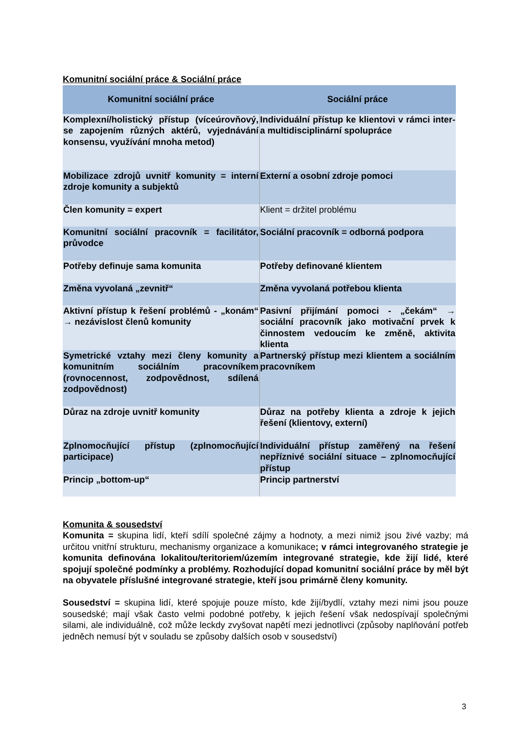Komunitní sociální práce & Sociální práce
| Komunitní sociální práce | Sociální práce |
| --- | --- |
| Komplexní/holistický přístup (víceúrovňový, se zapojením různých aktérů, vyjednávání konsensu, využívání mnoha metod) | Individuální přístup ke klientovi v rámci inter- a multidisciplinární spolupráce |
| Mobilizace zdrojů uvnitř komunity = interní zdroje komunity a subjektů | Externí a osobní zdroje pomoci |
| Člen komunity = expert | Klient = držitel problému |
| Komunitní sociální pracovník = facilitátor, průvodce | Sociální pracovník = odborná podpora |
| Potřeby definuje sama komunita | Potřeby definované klientem |
| Změna vyvolaná „zevnitř“ | Změna vyvolaná potřebou klienta |
| Aktivní přístup k řešení problémů - „konám“ → nezávislost členů komunity | Pasivní přijímání pomoci - „čekám“ → sociální pracovník jako motivační prvek k činnostem vedoucím ke změně, aktivita klienta |
| Symetrické vztahy mezi členy komunity a komunitním sociálním pracovníkem (rovnocennost, zodpovědnost, sdílená zodpovědnost) | Partnerský přístup mezi klientem a sociálním pracovníkem |
| Důraz na zdroje uvnitř komunity | Důraz na potřeby klienta a zdroje k jejich řešení (klientovy, externí) |
| Zplnomocňující přístup (zplnomocňující participace) | Individuální přístup zaměřený na řešení nepříznivé sociální situace – zplnomocňující přístup |
| Princip „bottom-up“ | Princip partnerství |
Komunita & sousedství
Komunita = skupina lidí, kteří sdílí společné zájmy a hodnoty, a mezi nimiž jsou živé vazby; má určitou vnitřní strukturu, mechanismy organizace a komunikace; v rámci integrovaného strategie je komunita definována lokalitou/teritoriem/územím integrované strategie, kde žijí lidé, které spojují společné podmínky a problémy. Rozhodující dopad komunitní sociální práce by měl být na obyvatele příslušné integrované strategie, kteří jsou primárně členy komunity.
Sousedství = skupina lidí, které spojuje pouze místo, kde žijí/bydlí, vztahy mezi nimi jsou pouze sousedské; mají však často velmi podobné potřeby, k jejich řešení však nedospívají společnými silami, ale individuálně, což může leckdy zvyšovat napětí mezi jednotlivci (způsoby naplňování potřeb jedněch nemusí být v souladu se způsoby dalších osob v sousedství)
3